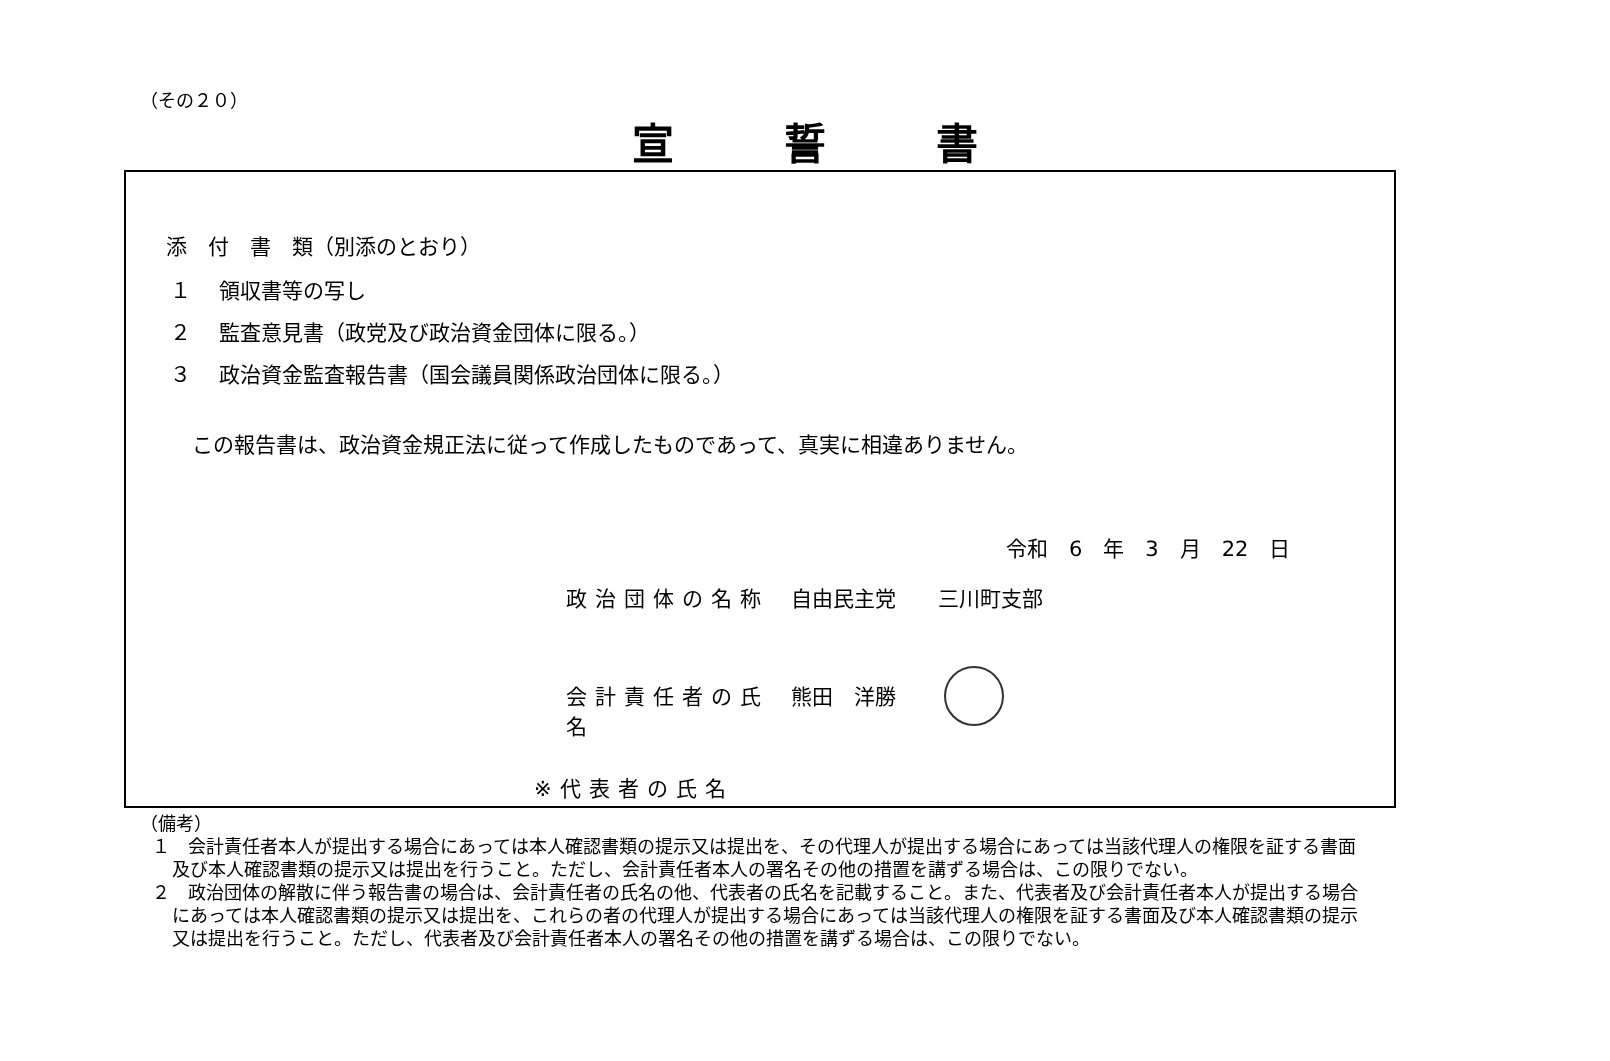（その２０）
宣誓書
添　付　書　類（別添のとおり）
１　 領収書等の写し
２　 監査意見書（政党及び政治資金団体に限る。）
３　 政治資金監査報告書（国会議員関係政治団体に限る。）
この報告書は、政治資金規正法に従って作成したものであって、真実に相違ありません。
令和　6　年　3　月　22　日
政治団体の名称 自由民主党　　三川町支部
会計責任者の氏名 熊田　洋勝
※代表者の氏名
（備考）
１　会計責任者本人が提出する場合にあっては本人確認書類の提示又は提出を、その代理人が提出する場合にあっては当該代理人の権限を証する書面及び本人確認書類の提示又は提出を行うこと。ただし、会計責任者本人の署名その他の措置を講ずる場合は、この限りでない。
２　政治団体の解散に伴う報告書の場合は、会計責任者の氏名の他、代表者の氏名を記載すること。また、代表者及び会計責任者本人が提出する場合にあっては本人確認書類の提示又は提出を、これらの者の代理人が提出する場合にあっては当該代理人の権限を証する書面及び本人確認書類の提示又は提出を行うこと。ただし、代表者及び会計責任者本人の署名その他の措置を講ずる場合は、この限りでない。